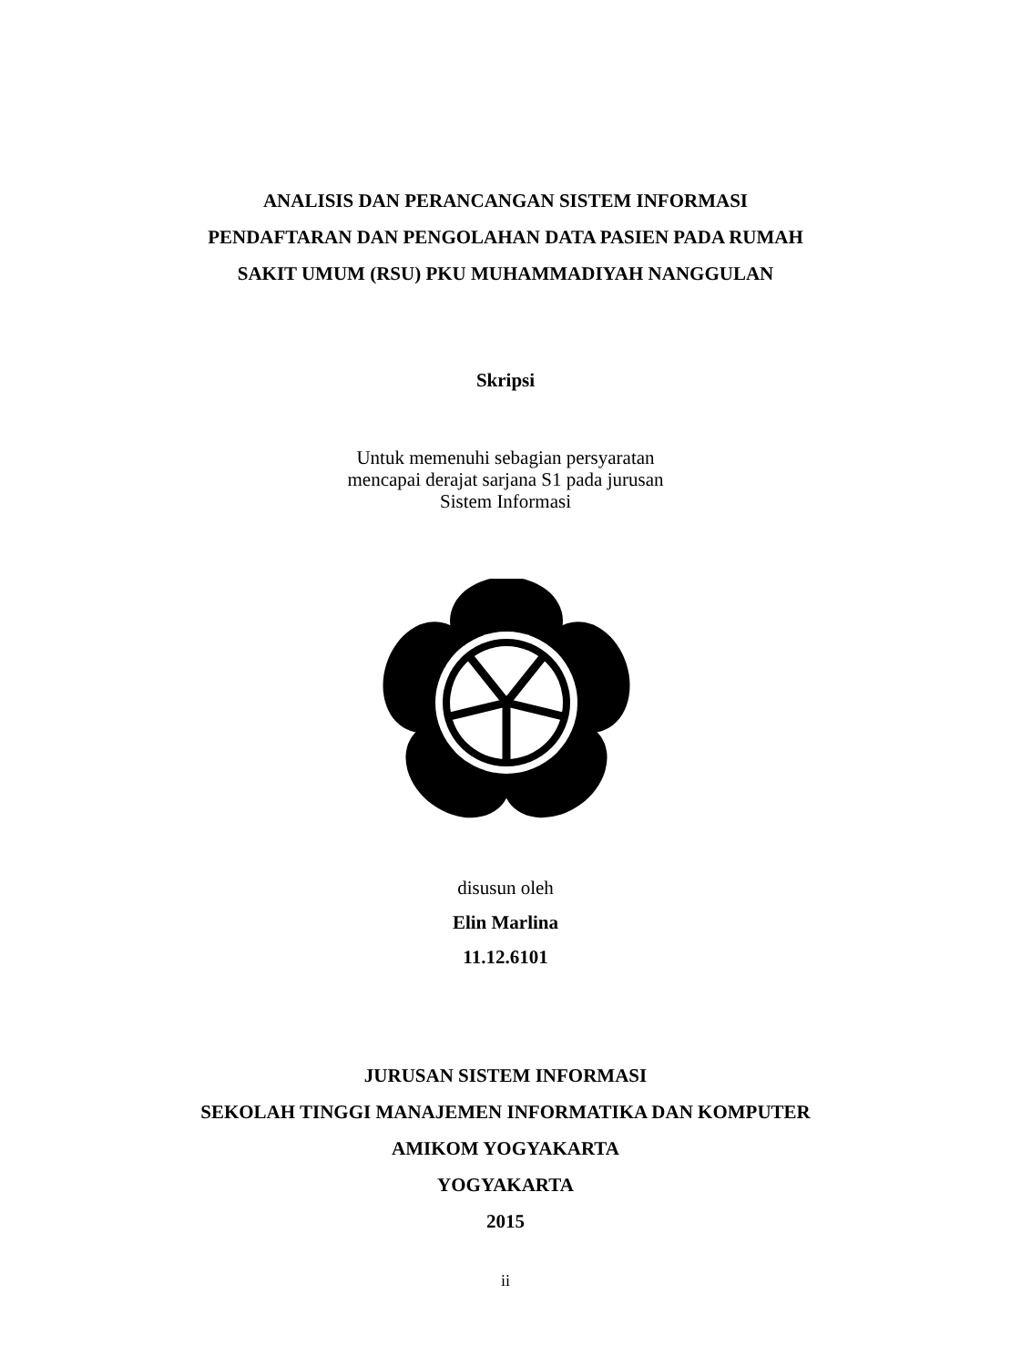ANALISIS DAN PERANCANGAN SISTEM INFORMASI
PENDAFTARAN DAN PENGOLAHAN DATA PASIEN PADA RUMAH
SAKIT UMUM (RSU) PKU MUHAMMADIYAH NANGGULAN
Skripsi
Untuk memenuhi sebagian persyaratan
mencapai derajat sarjana S1 pada jurusan
Sistem Informasi
disusun oleh
Elin Marlina
11.12.6101
JURUSAN SISTEM INFORMASI
SEKOLAH TINGGI MANAJEMEN INFORMATIKA DAN KOMPUTER
AMIKOM YOGYAKARTA
YOGYAKARTA
2015
ii